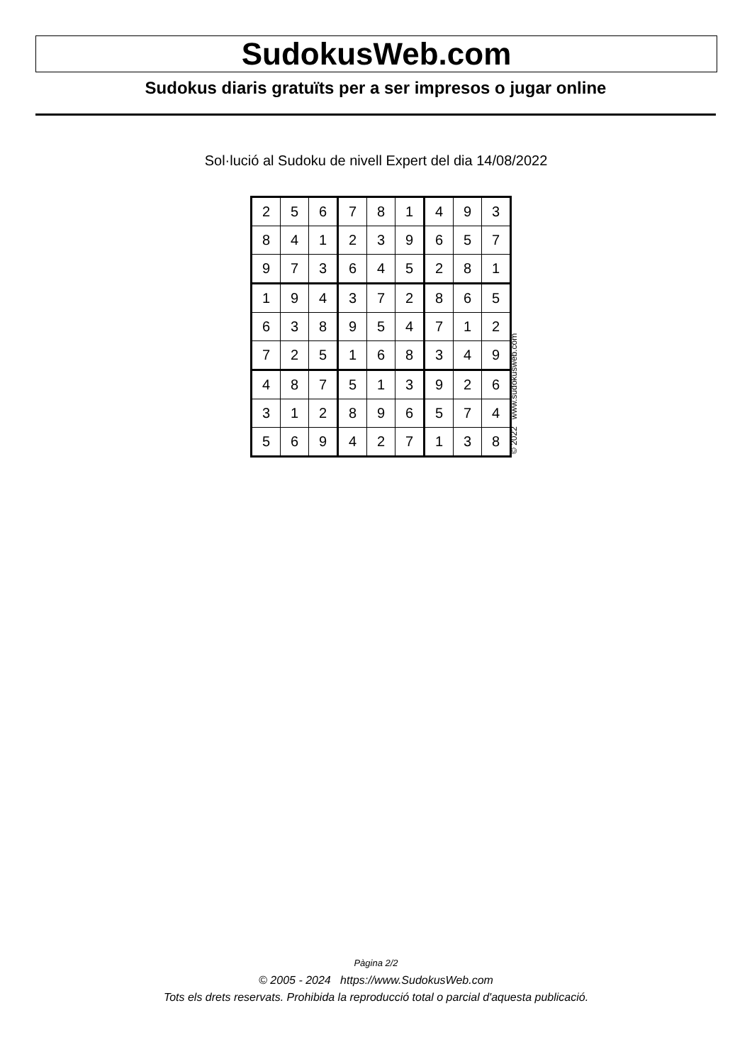SudokusWeb.com
Sudokus diaris gratuïts per a ser impresos o jugar online
Sol·lució al Sudoku de nivell Expert del dia 14/08/2022
| 2 | 5 | 6 | 7 | 8 | 1 | 4 | 9 | 3 |
| 8 | 4 | 1 | 2 | 3 | 9 | 6 | 5 | 7 |
| 9 | 7 | 3 | 6 | 4 | 5 | 2 | 8 | 1 |
| 1 | 9 | 4 | 3 | 7 | 2 | 8 | 6 | 5 |
| 6 | 3 | 8 | 9 | 5 | 4 | 7 | 1 | 2 |
| 7 | 2 | 5 | 1 | 6 | 8 | 3 | 4 | 9 |
| 4 | 8 | 7 | 5 | 1 | 3 | 9 | 2 | 6 |
| 3 | 1 | 2 | 8 | 9 | 6 | 5 | 7 | 4 |
| 5 | 6 | 9 | 4 | 2 | 7 | 1 | 3 | 8 |
© 2022 www.sudokusweb.com
Pàgina 2/2
© 2005 - 2024 https://www.SudokusWeb.com
Tots els drets reservats. Prohibida la reproducció total o parcial d'aquesta publicació.